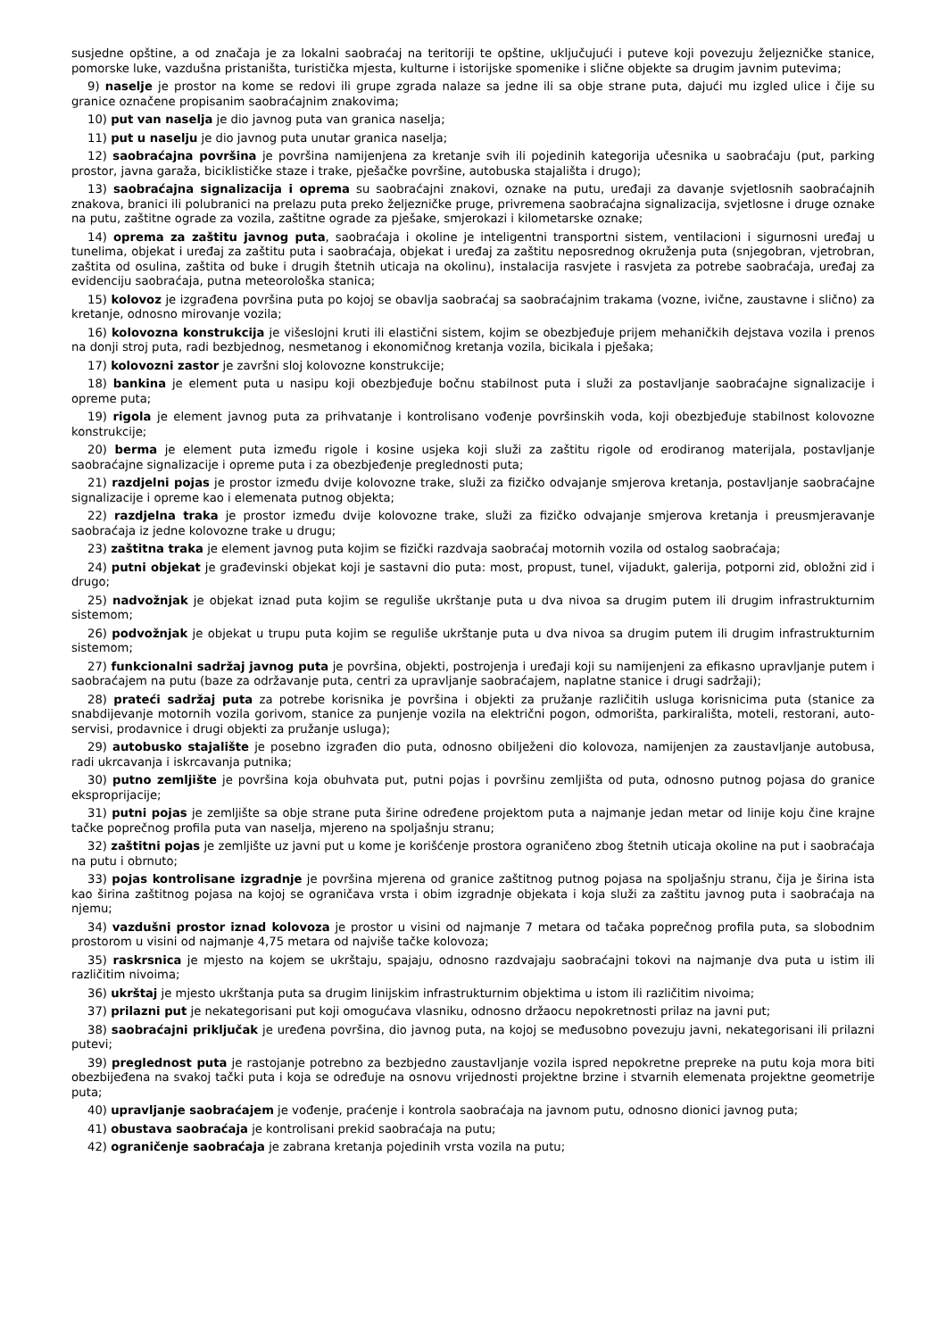susjedne opštine, a od značaja je za lokalni saobraćaj na teritoriji te opštine, uključujući i puteve koji povezuju željezničke stanice, pomorske luke, vazdušna pristaništa, turistička mjesta, kulturne i istorijske spomenike i slične objekte sa drugim javnim putevima;
9) naselje je prostor na kome se redovi ili grupe zgrada nalaze sa jedne ili sa obje strane puta, dajući mu izgled ulice i čije su granice označene propisanim saobraćajnim znakovima;
10) put van naselja je dio javnog puta van granica naselja;
11) put u naselju je dio javnog puta unutar granica naselja;
12) saobraćajna površina je površina namijenjena za kretanje svih ili pojedinih kategorija učesnika u saobraćaju (put, parking prostor, javna garaža, biciklističke staze i trake, pješačke površine, autobuska stajališta i drugo);
13) saobraćajna signalizacija i oprema su saobraćajni znakovi, oznake na putu, uređaji za davanje svjetlosnih saobraćajnih znakova, branici ili polubranici na prelazu puta preko željezničke pruge, privremena saobraćajna signalizacija, svjetlosne i druge oznake na putu, zaštitne ograde za vozila, zaštitne ograde za pješake, smjerokazi i kilometarske oznake;
14) oprema za zaštitu javnog puta, saobraćaja i okoline je inteligentni transportni sistem, ventilacioni i sigurnosni uređaj u tunelima, objekat i uređaj za zaštitu puta i saobraćaja, objekat i uređaj za zaštitu neposrednog okruženja puta (snjegobran, vjetrobran, zaštita od osulina, zaštita od buke i drugih štetnih uticaja na okolinu), instalacija rasvjete i rasvjeta za potrebe saobraćaja, uređaj za evidenciju saobraćaja, putna meteorološka stanica;
15) kolovoz je izgrađena površina puta po kojoj se obavlja saobraćaj sa saobraćajnim trakama (vozne, ivične, zaustavne i slično) za kretanje, odnosno mirovanje vozila;
16) kolovozna konstrukcija je višeslojni kruti ili elastični sistem, kojim se obezbjeđuje prijem mehaničkih dejstava vozila i prenos na donji stroj puta, radi bezbjednog, nesmetanog i ekonomičnog kretanja vozila, bicikala i pješaka;
17) kolovozni zastor je završni sloj kolovozne konstrukcije;
18) bankina je element puta u nasipu koji obezbjeđuje bočnu stabilnost puta i služi za postavljanje saobraćajne signalizacije i opreme puta;
19) rigola je element javnog puta za prihvatanje i kontrolisano vođenje površinskih voda, koji obezbjeđuje stabilnost kolovozne konstrukcije;
20) berma je element puta između rigole i kosine usjeka koji služi za zaštitu rigole od erodiranog materijala, postavljanje saobraćajne signalizacije i opreme puta i za obezbjeđenje preglednosti puta;
21) razdjelni pojas je prostor između dvije kolovozne trake, služi za fizičko odvajanje smjerova kretanja, postavljanje saobraćajne signalizacije i opreme kao i elemenata putnog objekta;
22) razdjelna traka je prostor između dvije kolovozne trake, služi za fizičko odvajanje smjerova kretanja i preusmjeravanje saobraćaja iz jedne kolovozne trake u drugu;
23) zaštitna traka je element javnog puta kojim se fizički razdvaja saobraćaj motornih vozila od ostalog saobraćaja;
24) putni objekat je građevinski objekat koji je sastavni dio puta: most, propust, tunel, vijadukt, galerija, potporni zid, obložni zid i drugo;
25) nadvožnjak je objekat iznad puta kojim se reguliše ukrštanje puta u dva nivoa sa drugim putem ili drugim infrastrukturnim sistemom;
26) podvožnjak je objekat u trupu puta kojim se reguliše ukrštanje puta u dva nivoa sa drugim putem ili drugim infrastrukturnim sistemom;
27) funkcionalni sadržaj javnog puta je površina, objekti, postrojenja i uređaji koji su namijenjeni za efikasno upravljanje putem i saobraćajem na putu (baze za održavanje puta, centri za upravljanje saobraćajem, naplatne stanice i drugi sadržaji);
28) prateći sadržaj puta za potrebe korisnika je površina i objekti za pružanje različitih usluga korisnicima puta (stanice za snabdijevanje motornih vozila gorivom, stanice za punjenje vozila na električni pogon, odmorišta, parkirališta, moteli, restorani, auto-servisi, prodavnice i drugi objekti za pružanje usluga);
29) autobusko stajalište je posebno izgrađen dio puta, odnosno obilježeni dio kolovoza, namijenjen za zaustavljanje autobusa, radi ukrcavanja i iskrcavanja putnika;
30) putno zemljište je površina koja obuhvata put, putni pojas i površinu zemljišta od puta, odnosno putnog pojasa do granice eksproprijacije;
31) putni pojas je zemljište sa obje strane puta širine određene projektom puta a najmanje jedan metar od linije koju čine krajne tačke poprečnog profila puta van naselja, mjereno na spoljašnju stranu;
32) zaštitni pojas je zemljište uz javni put u kome je korišćenje prostora ograničeno zbog štetnih uticaja okoline na put i saobraćaja na putu i obrnuto;
33) pojas kontrolisane izgradnje je površina mjerena od granice zaštitnog putnog pojasa na spoljašnju stranu, čija je širina ista kao širina zaštitnog pojasa na kojoj se ograničava vrsta i obim izgradnje objekata i koja služi za zaštitu javnog puta i saobraćaja na njemu;
34) vazdušni prostor iznad kolovoza je prostor u visini od najmanje 7 metara od tačaka poprečnog profila puta, sa slobodnim prostorom u visini od najmanje 4,75 metara od najviše tačke kolovoza;
35) raskrsnica je mjesto na kojem se ukrštaju, spajaju, odnosno razdvajaju saobraćajni tokovi na najmanje dva puta u istim ili različitim nivoima;
36) ukrštaj je mjesto ukrštanja puta sa drugim linijskim infrastrukturnim objektima u istom ili različitim nivoima;
37) prilazni put je nekategorisani put koji omogućava vlasniku, odnosno držaocu nepokretnosti prilaz na javni put;
38) saobraćajni priključak je uređena površina, dio javnog puta, na kojoj se međusobno povezuju javni, nekategorisani ili prilazni putevi;
39) preglednost puta je rastojanje potrebno za bezbjedno zaustavljanje vozila ispred nepokretne prepreke na putu koja mora biti obezbijeđena na svakoj tački puta i koja se određuje na osnovu vrijednosti projektne brzine i stvarnih elemenata projektne geometrije puta;
40) upravljanje saobraćajem je vođenje, praćenje i kontrola saobraćaja na javnom putu, odnosno dionici javnog puta;
41) obustava saobraćaja je kontrolisani prekid saobraćaja na putu;
42) ograničenje saobraćaja je zabrana kretanja pojedinih vrsta vozila na putu;